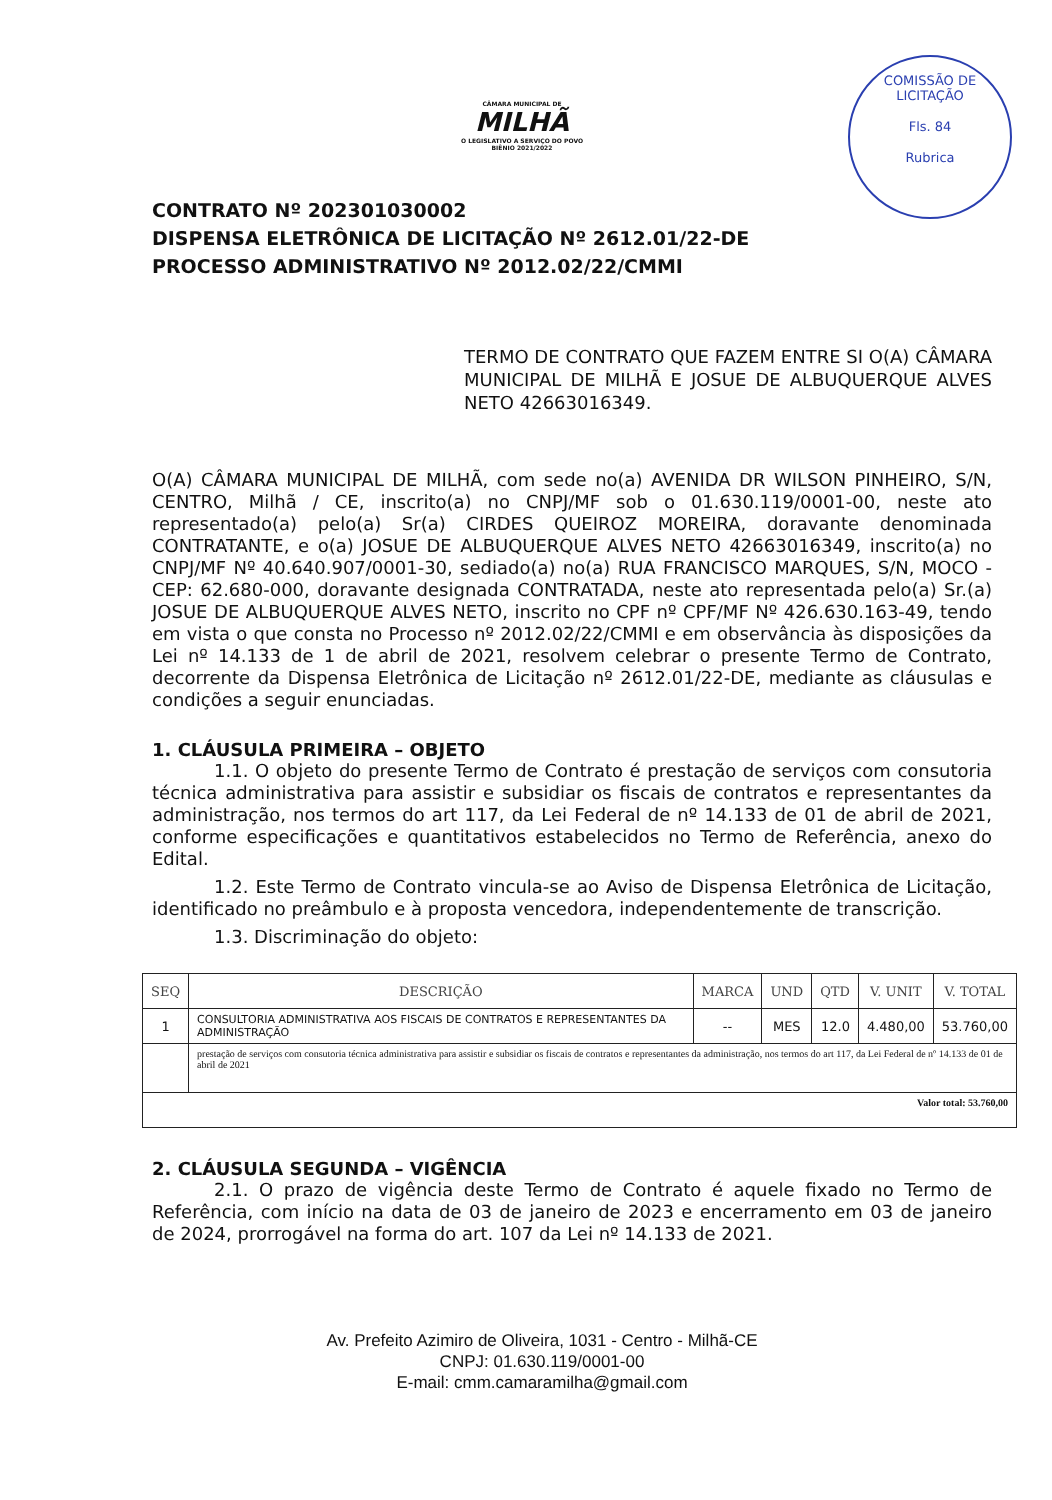CÂMARA MUNICIPAL DE
MILHÃ
O LEGISLATIVO A SERVIÇO DO POVO
BIÊNIO 2021/2022
COMISSÃO DE LICITAÇÃO
Fls. 84
Rubrica
CONTRATO Nº 202301030002
DISPENSA ELETRÔNICA DE LICITAÇÃO Nº 2612.01/22-DE
PROCESSO ADMINISTRATIVO Nº 2012.02/22/CMMI
TERMO DE CONTRATO QUE FAZEM ENTRE SI O(A) CÂMARA MUNICIPAL DE MILHÃ E JOSUE DE ALBUQUERQUE ALVES NETO 42663016349.
O(A) CÂMARA MUNICIPAL DE MILHÃ, com sede no(a) AVENIDA DR WILSON PINHEIRO, S/N, CENTRO, Milhã / CE, inscrito(a) no CNPJ/MF sob o 01.630.119/0001-00, neste ato representado(a) pelo(a) Sr(a) CIRDES QUEIROZ MOREIRA, doravante denominada CONTRATANTE, e o(a) JOSUE DE ALBUQUERQUE ALVES NETO 42663016349, inscrito(a) no CNPJ/MF Nº 40.640.907/0001-30, sediado(a) no(a) RUA FRANCISCO MARQUES, S/N, MOCO - CEP: 62.680-000, doravante designada CONTRATADA, neste ato representada pelo(a) Sr.(a) JOSUE DE ALBUQUERQUE ALVES NETO, inscrito no CPF nº CPF/MF Nº 426.630.163-49, tendo em vista o que consta no Processo nº 2012.02/22/CMMI e em observância às disposições da Lei nº 14.133 de 1 de abril de 2021, resolvem celebrar o presente Termo de Contrato, decorrente da Dispensa Eletrônica de Licitação nº 2612.01/22-DE, mediante as cláusulas e condições a seguir enunciadas.
1. CLÁUSULA PRIMEIRA – OBJETO
1.1. O objeto do presente Termo de Contrato é prestação de serviços com consutoria técnica administrativa para assistir e subsidiar os fiscais de contratos e representantes da administração, nos termos do art 117, da Lei Federal de nº 14.133 de 01 de abril de 2021, conforme especificações e quantitativos estabelecidos no Termo de Referência, anexo do Edital.
1.2. Este Termo de Contrato vincula-se ao Aviso de Dispensa Eletrônica de Licitação, identificado no preâmbulo e à proposta vencedora, independentemente de transcrição.
1.3. Discriminação do objeto:
| SEQ | DESCRIÇÃO | MARCA | UND | QTD | V. UNIT | V. TOTAL |
| --- | --- | --- | --- | --- | --- | --- |
| 1 | CONSULTORIA ADMINISTRATIVA AOS FISCAIS DE CONTRATOS E REPRESENTANTES DA ADMINISTRAÇÃO | -- | MES | 12.0 | 4.480,00 | 53.760,00 |
| | prestação de serviços com consutoria técnica administrativa para assistir e subsidiar os fiscais de contratos e representantes da administração, nos termos do art 117, da Lei Federal de nº 14.133 de 01 de abril de 2021 | | | | | |
| Valor total: 53.760,00 | | | | | | |
2. CLÁUSULA SEGUNDA – VIGÊNCIA
2.1. O prazo de vigência deste Termo de Contrato é aquele fixado no Termo de Referência, com início na data de 03 de janeiro de 2023 e encerramento em 03 de janeiro de 2024, prorrogável na forma do art. 107 da Lei nº 14.133 de 2021.
Av. Prefeito Azimiro de Oliveira, 1031 - Centro - Milhã-CE
CNPJ: 01.630.119/0001-00
E-mail: cmm.camaramilha@gmail.com